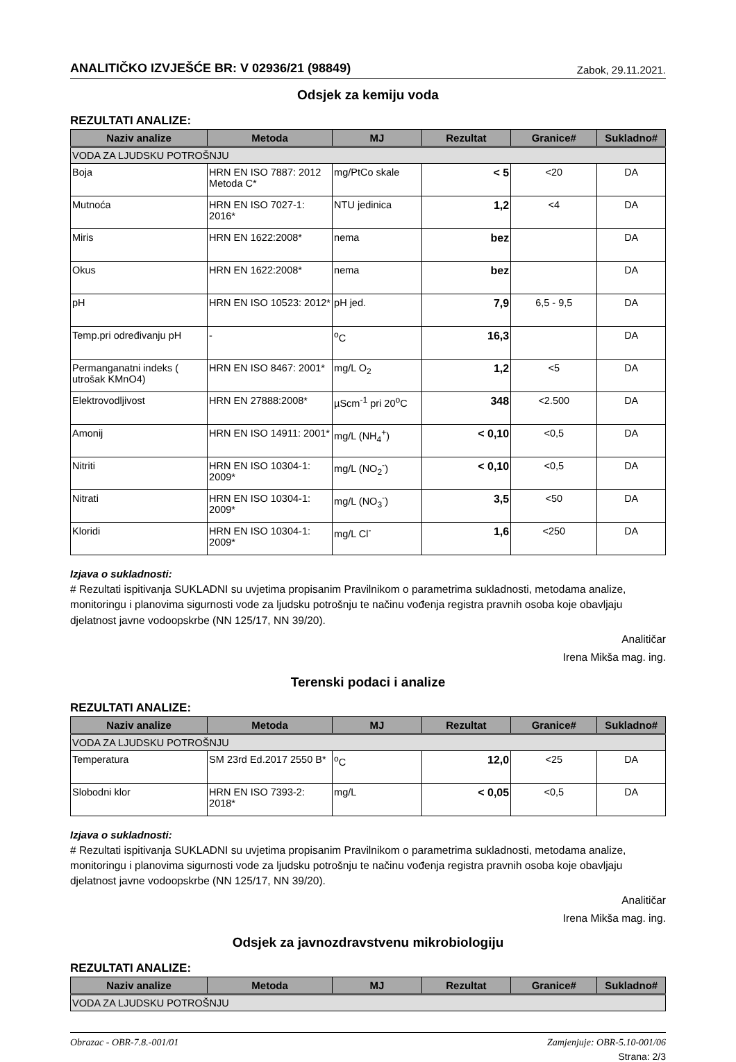ANALITIČKO IZVJEŠĆE BR: V 02936/21 (98849)
Zabok, 29.11.2021.
Odsjek za kemiju voda
REZULTATI ANALIZE:
| Naziv analize | Metoda | MJ | Rezultat | Granice# | Sukladno# |
| --- | --- | --- | --- | --- | --- |
| VODA ZA LJUDSKU POTROŠNJU | | | | | |
| Boja | HRN EN ISO 7887: 2012 Metoda C* | mg/PtCo skale | < 5 | <20 | DA |
| Mutnoća | HRN EN ISO 7027-1: 2016* | NTU jedinica | 1,2 | <4 | DA |
| Miris | HRN EN 1622:2008* | nema | bez | | DA |
| Okus | HRN EN 1622:2008* | nema | bez | | DA |
| pH | HRN EN ISO 10523: 2012* | pH jed. | 7,9 | 6,5 - 9,5 | DA |
| Temp.pri određivanju pH | - | <sup>o</sup> C | 16,3 | | DA |
| Permanganatni indeks ( utrošak KMnO4) | HRN EN ISO 8467: 2001* | mg/L O<sub>2</sub> | 1,2 | <5 | DA |
| Elektrovodljivost | HRN EN 27888:2008* | µScm<sup>-1</sup> pri 20<sup>o</sup>C | 348 | <2.500 | DA |
| Amonij | HRN EN ISO 14911: 2001* | mg/L (NH<sub>4</sub><sup>+</sup>) | < 0,10 | <0,5 | DA |
| Nitriti | HRN EN ISO 10304-1: 2009* | mg/L (NO<sub>2</sub><sup>-</sup>) | < 0,10 | <0,5 | DA |
| Nitrati | HRN EN ISO 10304-1: 2009* | mg/L (NO<sub>3</sub><sup>-</sup>) | 3,5 | <50 | DA |
| Kloridi | HRN EN ISO 10304-1: 2009* | mg/L Cl<sup>-</sup> | 1,6 | <250 | DA |
Izjava o sukladnosti:
# Rezultati ispitivanja SUKLADNI su uvjetima propisanim Pravilnikom o parametrima sukladnosti, metodama analize, monitoringu i planovima sigurnosti vode za ljudsku potrošnju te načinu vođenja registra pravnih osoba koje obavljaju djelatnost javne vodoopskrbe (NN 125/17, NN 39/20).
Analitičar
Irena Mikša mag. ing.
Terenski podaci i analize
REZULTATI ANALIZE:
| Naziv analize | Metoda | MJ | Rezultat | Granice# | Sukladno# |
| --- | --- | --- | --- | --- | --- |
| VODA ZA LJUDSKU POTROŠNJU | | | | | |
| Temperatura | SM 23rd Ed.2017 2550 B* | <sup>o</sup> C | 12,0 | <25 | DA |
| Slobodni klor | HRN EN ISO 7393-2: 2018* | mg/L | < 0,05 | <0,5 | DA |
Izjava o sukladnosti:
# Rezultati ispitivanja SUKLADNI su uvjetima propisanim Pravilnikom o parametrima sukladnosti, metodama analize, monitoringu i planovima sigurnosti vode za ljudsku potrošnju te načinu vođenja registra pravnih osoba koje obavljaju djelatnost javne vodoopskrbe (NN 125/17, NN 39/20).
Analitičar
Irena Mikša mag. ing.
Odsjek za javnozdravstvenu mikrobiologiju
REZULTATI ANALIZE:
| Naziv analize | Metoda | MJ | Rezultat | Granice# | Sukladno# |
| --- | --- | --- | --- | --- | --- |
| VODA ZA LJUDSKU POTROŠNJU | | | | | |
Obrazac - OBR-7.8.-001/01 Zamjenjuje: OBR-5.10-001/06
Strana: 2/3